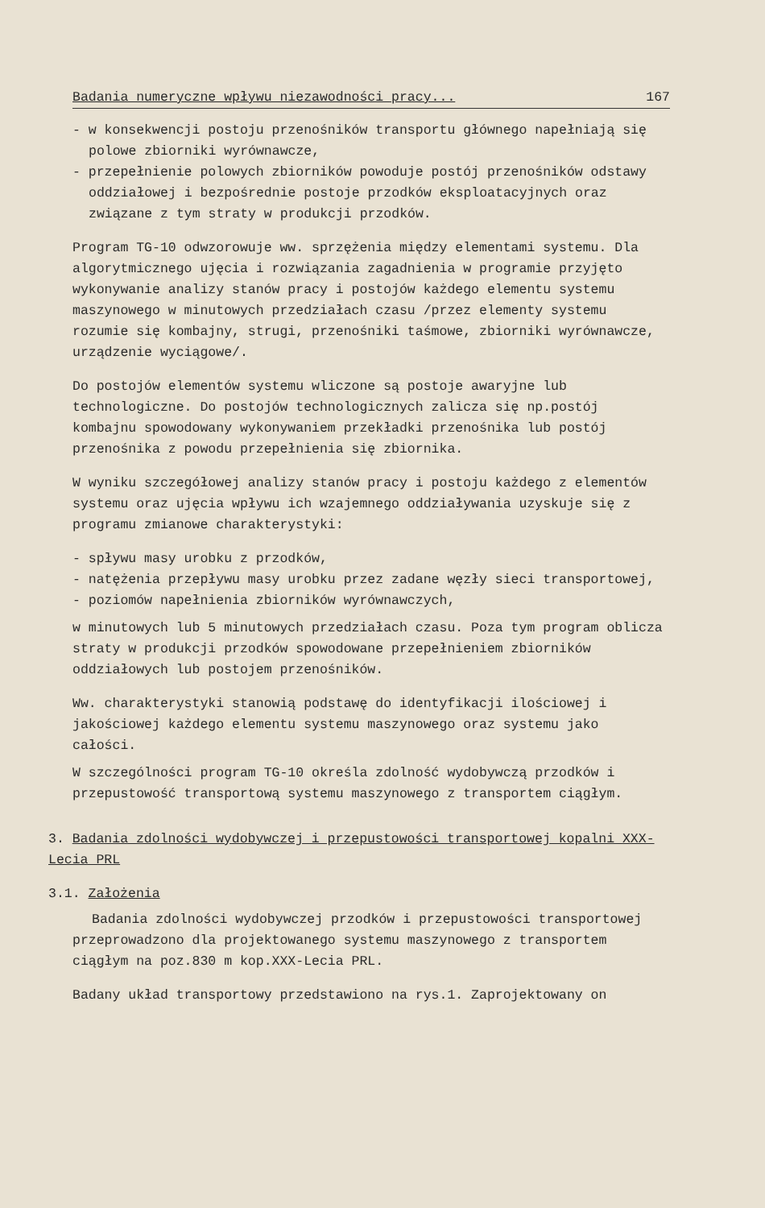Badania numeryczne wpływu niezawodności pracy... 167
- w konsekwencji postoju przenośników transportu głównego napełniają się polowe zbiorniki wyrównawcze,
- przepełnienie polowych zbiorników powoduje postój przenośników odstawy oddziałowej i bezpośrednie postoje przodków eksploatacyjnych oraz związane z tym straty w produkcji przodków.
Program TG-10 odwzorowuje ww. sprzężenia między elementami systemu. Dla algorytmicznego ujęcia i rozwiązania zagadnienia w programie przyjęto wykonywanie analizy stanów pracy i postojów każdego elementu systemu maszynowego w minutowych przedziałach czasu /przez elementy systemu rozumie się kombajny, strugi, przenośniki taśmowe, zbiorniki wyrównawcze, urządzenie wyciągowe/.
Do postojów elementów systemu wliczone są postoje awaryjne lub technologiczne. Do postojów technologicznych zalicza się np.postój kombajnu spowodowany wykonywaniem przekładki przenośnika lub postój przenośnika z powodu przepełnienia się zbiornika.
W wyniku szczegółowej analizy stanów pracy i postoju każdego z elementów systemu oraz ujęcia wpływu ich wzajemnego oddziaływania uzyskuje się z programu zmianowe charakterystyki:
- spływu masy urobku z przodków,
- natężenia przepływu masy urobku przez zadane węzły sieci transportowej,
- poziomów napełnienia zbiorników wyrównawczych,
w minutowych lub 5 minutowych przedziałach czasu. Poza tym program oblicza straty w produkcji przodków spowodowane przepełnieniem zbiorników oddziałowych lub postojem przenośników.
Ww. charakterystyki stanowią podstawę do identyfikacji ilościowej i jakościowej każdego elementu systemu maszynowego oraz systemu jako całości.
W szczególności program TG-10 określa zdolność wydobywczą przodków i przepustowość transportową systemu maszynowego z transportem ciągłym.
3. Badania zdolności wydobywczej i przepustowości transportowej kopalni XXX-Lecia PRL
3.1. Założenia
Badania zdolności wydobywczej przodków i przepustowości transportowej przeprowadzono dla projektowanego systemu maszynowego z transportem ciągłym na poz.830 m kop.XXX-Lecia PRL.
Badany układ transportowy przedstawiono na rys.1. Zaprojektowany on